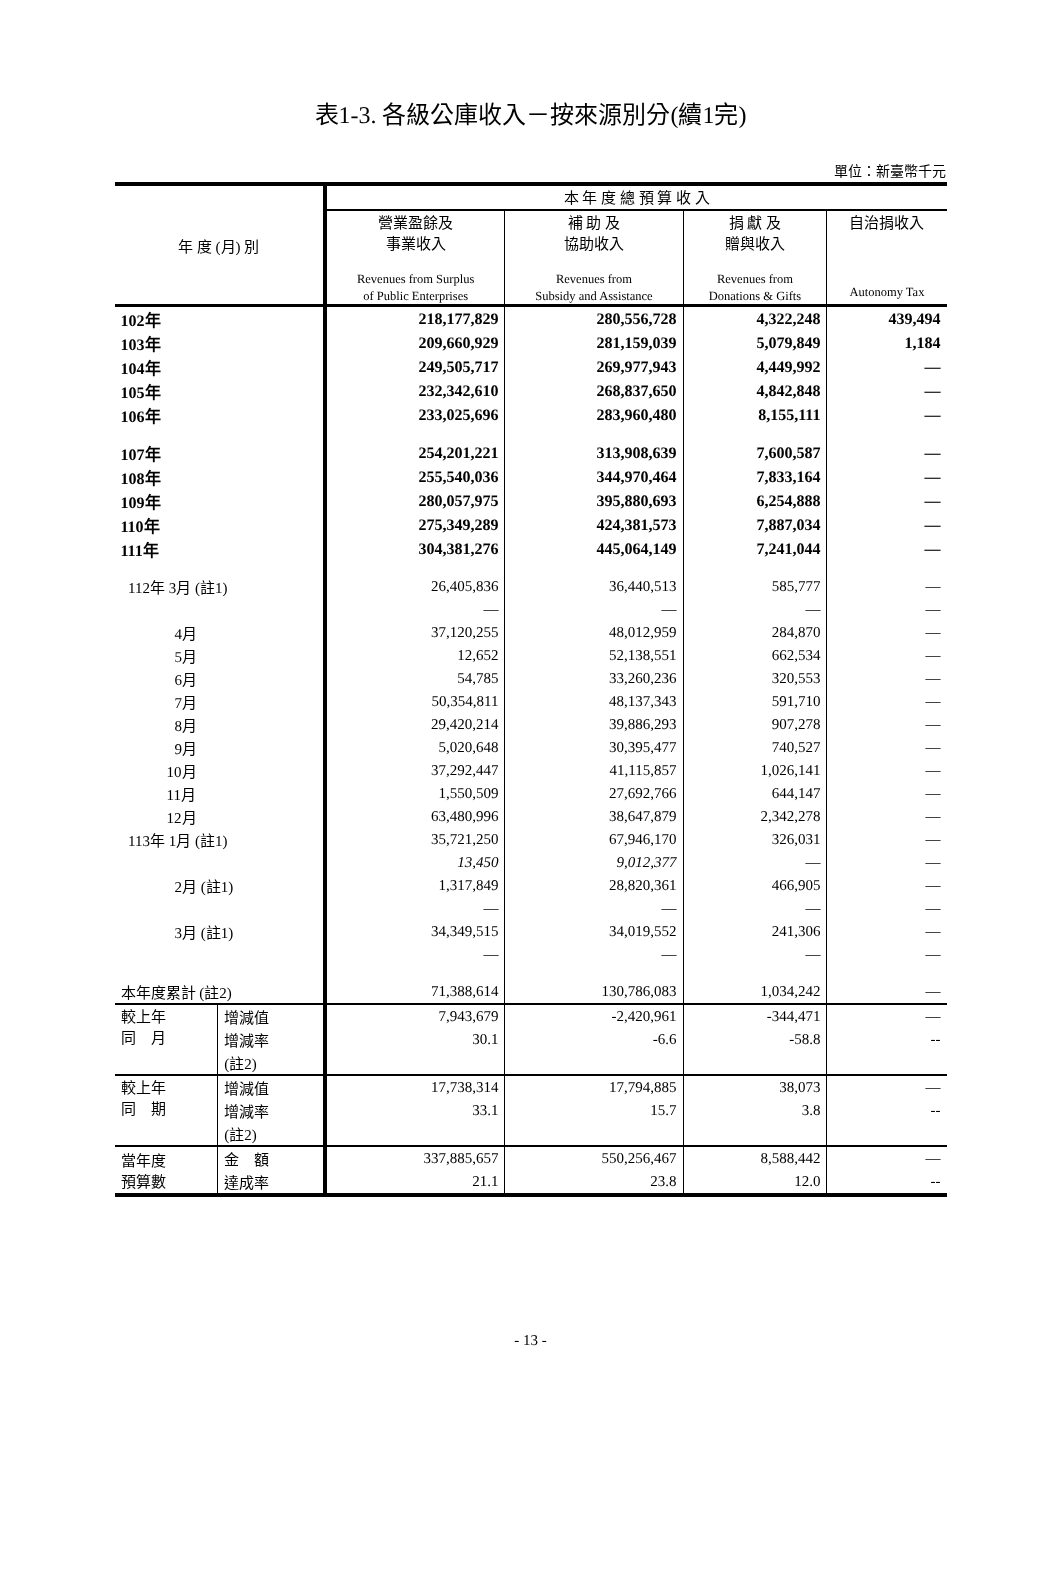表1-3. 各級公庫收入－按來源別分(續1完)
單位：新臺幣千元
| 年 度 (月) 別 | | 本 年 度 總 預 算 收 入 | | | |
| --- | --- | --- | --- | --- | --- |
| | | 營業盈餘及 事業收入 Revenues from Surplus of Public Enterprises | 補 助 及 協助收入 Revenues from Subsidy and Assistance | 捐 獻 及 贈與收入 Revenues from Donations & Gifts | 自治捐收入 Autonomy Tax |
| 102年 | | 218,177,829 | 280,556,728 | 4,322,248 | 439,494 |
| 103年 | | 209,660,929 | 281,159,039 | 5,079,849 | 1,184 |
| 104年 | | 249,505,717 | 269,977,943 | 4,449,992 | — |
| 105年 | | 232,342,610 | 268,837,650 | 4,842,848 | — |
| 106年 | | 233,025,696 | 283,960,480 | 8,155,111 | — |
| 107年 | | 254,201,221 | 313,908,639 | 7,600,587 | — |
| 108年 | | 255,540,036 | 344,970,464 | 7,833,164 | — |
| 109年 | | 280,057,975 | 395,880,693 | 6,254,888 | — |
| 110年 | | 275,349,289 | 424,381,573 | 7,887,034 | — |
| 111年 | | 304,381,276 | 445,064,149 | 7,241,044 | — |
| 112年 3月 (註1) | | 26,405,836 | 36,440,513 | 585,777 | — |
| | | — | — | — | — |
| 4月 | | 37,120,255 | 48,012,959 | 284,870 | — |
| 5月 | | 12,652 | 52,138,551 | 662,534 | — |
| 6月 | | 54,785 | 33,260,236 | 320,553 | — |
| 7月 | | 50,354,811 | 48,137,343 | 591,710 | — |
| 8月 | | 29,420,214 | 39,886,293 | 907,278 | — |
| 9月 | | 5,020,648 | 30,395,477 | 740,527 | — |
| 10月 | | 37,292,447 | 41,115,857 | 1,026,141 | — |
| 11月 | | 1,550,509 | 27,692,766 | 644,147 | — |
| 12月 | | 63,480,996 | 38,647,879 | 2,342,278 | — |
| 113年 1月 (註1) | | 35,721,250 | 67,946,170 | 326,031 | — |
| | | 13,450 | 9,012,377 | — | — |
| 2月 (註1) | | 1,317,849 | 28,820,361 | 466,905 | — |
| | | — | — | — | — |
| 3月 (註1) | | 34,349,515 | 34,019,552 | 241,306 | — |
| | | — | — | — | — |
| 本年度累計 (註2) | | 71,388,614 | 130,786,083 | 1,034,242 | — |
| 較上年 同 月 | 增減值 | 7,943,679 | -2,420,961 | -344,471 | — |
| | 增減率 | 30.1 | -6.6 | -58.8 | -- |
| | (註2) | | | | |
| 較上年 同 期 | 增減值 | 17,738,314 | 17,794,885 | 38,073 | — |
| | 增減率 | 33.1 | 15.7 | 3.8 | -- |
| | (註2) | | | | |
| 當年度 預算數 | 金 額 | 337,885,657 | 550,256,467 | 8,588,442 | — |
| | 達成率 | 21.1 | 23.8 | 12.0 | -- |
- 13 -